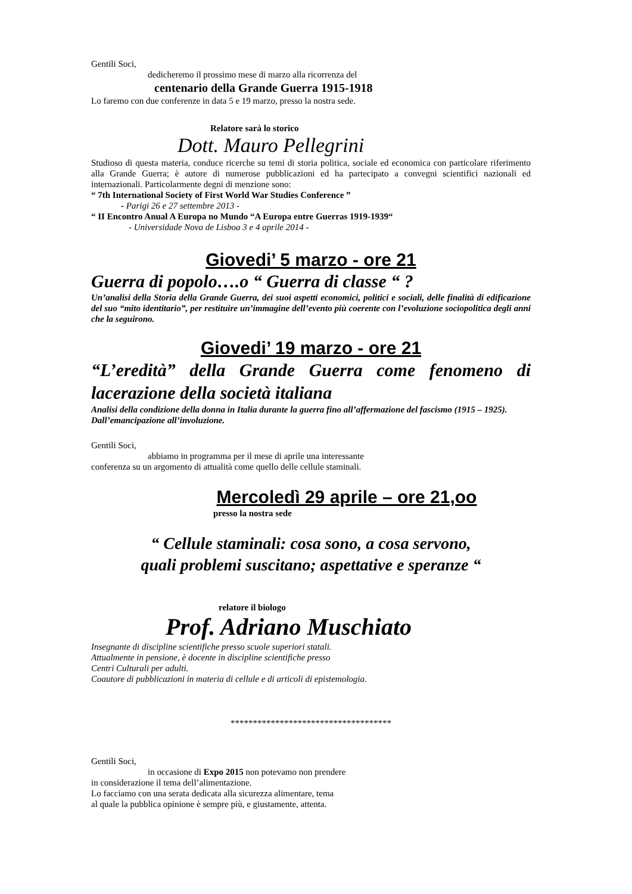Gentili Soci,
dedicheremo il prossimo mese di marzo alla ricorrenza del
centenario della Grande Guerra 1915-1918
Lo faremo con due conferenze in data 5 e 19 marzo, presso la nostra sede.
Relatore sarà lo storico
Dott. Mauro Pellegrini
Studioso di questa materia, conduce ricerche su temi di storia politica, sociale ed economica con particolare riferimento alla Grande Guerra; è autore di numerose pubblicazioni ed ha partecipato a convegni scientifici nazionali ed internazionali. Particolarmente degni di menzione sono:
“ 7th International Society of First World War Studies Conference ”
- Parigi 26 e 27 settembre 2013 -
“ II Encontro Anual A Europa no Mundo “A Europa entre Guerras 1919-1939“
- Universidade Nova de Lisboa 3 e 4 aprile 2014 -
Giovedi’ 5 marzo - ore 21
Guerra di popolo….o “ Guerra di classe “ ?
Un’analisi della Storia della Grande Guerra, dei suoi aspetti economici, politici e sociali, delle finalità di edificazione del suo “mito identitario”, per restituire un’immagine dell’evento più coerente con l’evoluzione sociopolitica degli anni che la seguirono.
Giovedi’ 19 marzo - ore 21
“L’eredità” della Grande Guerra come fenomeno di lacerazione della società italiana
Analisi della condizione della donna in Italia durante la guerra fino all’affermazione del fascismo (1915 – 1925). Dall’emancipazione all’involuzione.
Gentili Soci,
abbiamo in programma per il mese di aprile una interessante
conferenza su un argomento di attualità come quello delle cellule staminali.
Mercoledì 29 aprile – ore 21,oo
presso la nostra sede
“ Cellule staminali: cosa sono, a cosa servono,
quali problemi suscitano; aspettative e speranze “
relatore il biologo
Prof. Adriano Muschiato
Insegnante di discipline scientifiche presso scuole superiori statali.
Attualmente in pensione, è docente in discipline scientifiche presso
Centri Culturali per adulti.
Coautore di pubblicazioni in materia di cellule e di articoli di epistemologia.
************************************
Gentili Soci,
in occasione di Expo 2015 non potevamo non prendere
in considerazione il tema dell’alimentazione.
Lo facciamo con una serata dedicata alla sicurezza alimentare, tema
al quale la pubblica opinione è sempre più, e giustamente, attenta.